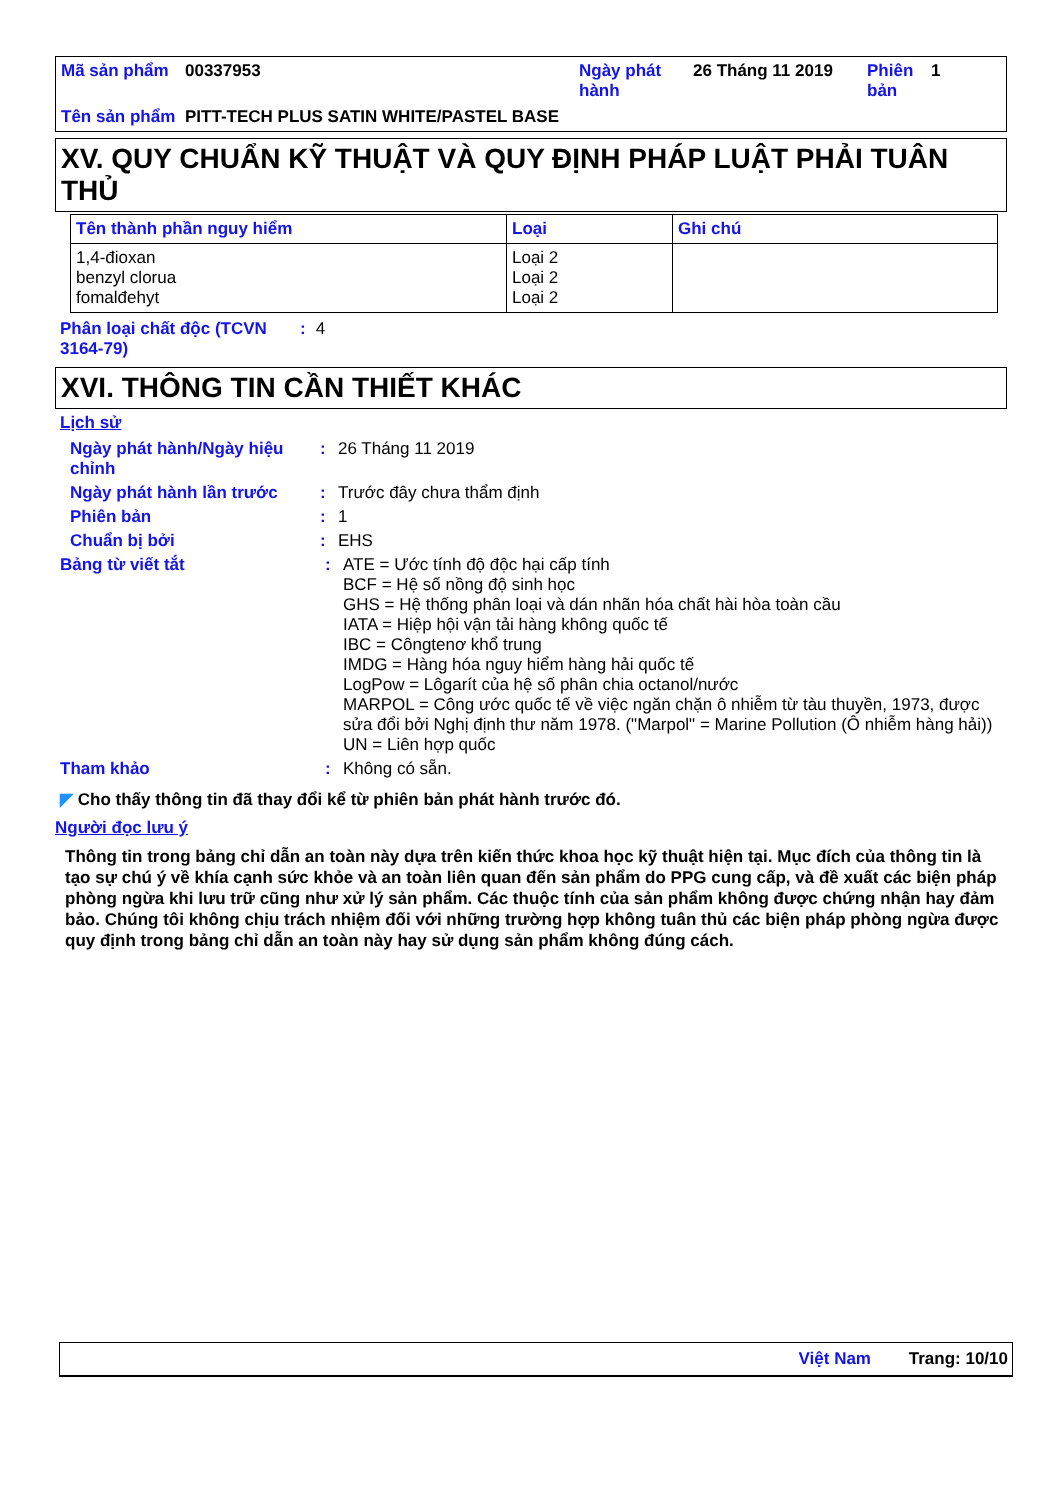| Mã sản phẩm | 00337953 | Ngày phát hành | 26 Tháng 11 2019 | Phiên bản | 1 |
| Tên sản phẩm | PITT-TECH PLUS SATIN WHITE/PASTEL BASE | | | | |
XV. QUY CHUẨN KỸ THUẬT VÀ QUY ĐỊNH PHÁP LUẬT PHẢI TUÂN THỦ
| Tên thành phần nguy hiểm | Loại | Ghi chú |
| --- | --- | --- |
| 1,4-đioxan benzyl clorua fomalđehyt | Loại 2 Loại 2 Loại 2 | |
| Phân loại chất độc (TCVN 3164-79) | : | 4 |
XVI. THÔNG TIN CẦN THIẾT KHÁC
Lịch sử
| Ngày phát hành/Ngày hiệu chỉnh | : | 26 Tháng 11 2019 |
| Ngày phát hành lần trước | : | Trước đây chưa thẩm định |
| Phiên bản | : | 1 |
| Chuẩn bị bởi | : | EHS |
| Bảng từ viết tắt | : | ATE = Ước tính độ độc hại cấp tính BCF = Hệ số nồng độ sinh học GHS = Hệ thống phân loại và dán nhãn hóa chất hài hòa toàn cầu IATA = Hiệp hội vận tải hàng không quốc tế IBC = Côngtenơ khổ trung IMDG = Hàng hóa nguy hiểm hàng hải quốc tế LogPow = Lôgarít của hệ số phân chia octanol/nước MARPOL = Công ước quốc tế về việc ngăn chặn ô nhiễm từ tàu thuyền, 1973, được sửa đổi bởi Nghị định thư năm 1978. ("Marpol" = Marine Pollution (Ô nhiễm hàng hải)) UN = Liên hợp quốc |
| Tham khảo | : | Không có sẵn. |
◤ Cho thấy thông tin đã thay đổi kể từ phiên bản phát hành trước đó.
Người đọc lưu ý
Thông tin trong bảng chỉ dẫn an toàn này dựa trên kiến thức khoa học kỹ thuật hiện tại. Mục đích của thông tin là tạo sự chú ý về khía cạnh sức khỏe và an toàn liên quan đến sản phẩm do PPG cung cấp, và đề xuất các biện pháp phòng ngừa khi lưu trữ cũng như xử lý sản phẩm. Các thuộc tính của sản phẩm không được chứng nhận hay đảm bảo. Chúng tôi không chịu trách nhiệm đối với những trường hợp không tuân thủ các biện pháp phòng ngừa được quy định trong bảng chỉ dẫn an toàn này hay sử dụng sản phẩm không đúng cách.
Việt Nam Trang: 10/10